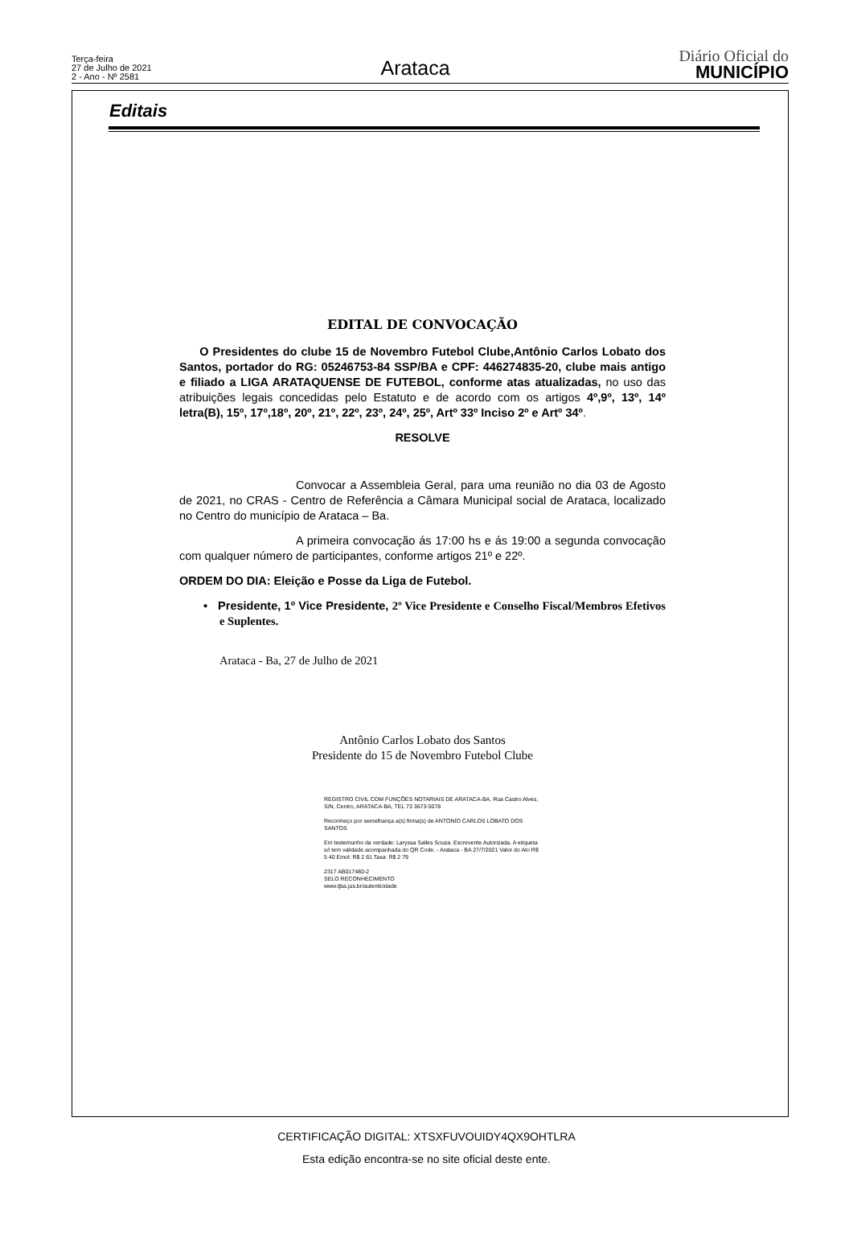Terça-feira
27 de Julho de 2021
2 - Ano - Nº 2581
Arataca
Diário Oficial do
MUNICÍPIO
Editais
EDITAL DE CONVOCAÇÃO
O Presidentes do clube 15 de Novembro Futebol Clube,Antônio Carlos Lobato dos Santos, portador do RG: 05246753-84 SSP/BA e CPF: 446274835-20, clube mais antigo e filiado a LIGA ARATAQUENSE DE FUTEBOL, conforme atas atualizadas, no uso das atribuições legais concedidas pelo Estatuto e de acordo com os artigos 4º,9º, 13º, 14º letra(B), 15º, 17º,18º, 20º, 21º, 22º, 23º, 24º, 25º, Artº 33º Inciso 2º e Artº 34º.
RESOLVE
Convocar a Assembleia Geral, para uma reunião no dia 03 de Agosto de 2021, no CRAS - Centro de Referência a Câmara Municipal social de Arataca, localizado no Centro do município de Arataca – Ba.
A primeira convocação ás 17:00 hs e ás 19:00 a segunda convocação com qualquer número de participantes, conforme artigos 21º e 22º.
ORDEM DO DIA: Eleição e Posse da Liga de Futebol.
• Presidente, 1º Vice Presidente, 2º Vice Presidente e Conselho Fiscal/Membros Efetivos e Suplentes.
Arataca - Ba, 27 de Julho de 2021
Antônio Carlos Lobato dos Santos
Presidente do 15 de Novembro Futebol Clube
REGISTRO CIVIL COM FUNÇÕES NOTARIAIS DE ARATACA-BA, Rua Castro Alves, S/N, Centro, ARATACA-BA, TEL 73 3673-5078
Reconheço por semelhança a(s) firma(s) de ANTONIO CARLOS LOBATO DOS SANTOS
Em testemunho da verdade: Laryssa Salles Souza. Escrevente Autorizada. A etiqueta só tem validade acompanhada do QR Code. - Arataca - BA 27/7/2021 Valor do Ato R$ 5 40 Emol: R$ 2 61 Taxa: R$ 2 79
2317 AB017480-2
SELO RECONHECIMENTO
www.tjba.jus.br/autenticidade
CERTIFICAÇÃO DIGITAL: XTSXFUVOUIDY4QX9OHTLRA
Esta edição encontra-se no site oficial deste ente.